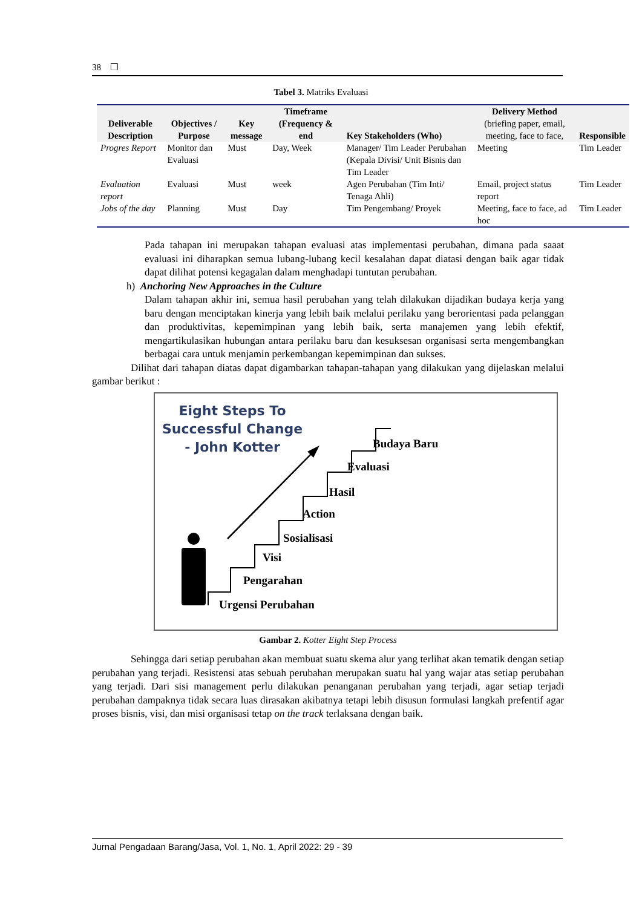38 ❒
Tabel 3. Matriks Evaluasi
| Deliverable Description | Objectives / Purpose | Key message | Timeframe (Frequency & end | Key Stakeholders (Who) | Delivery Method (briefing paper, email, meeting, face to face, | Responsible |
| --- | --- | --- | --- | --- | --- | --- |
| Progres Report | Monitor dan Evaluasi | Must | Day, Week | Manager/ Tim Leader Perubahan (Kepala Divisi/ Unit Bisnis dan Tim Leader | Meeting | Tim Leader |
| Evaluation report | Evaluasi | Must | week | Agen Perubahan (Tim Inti/ Tenaga Ahli) | Email, project status report | Tim Leader |
| Jobs of the day | Planning | Must | Day | Tim Pengembang/ Proyek | Meeting, face to face, ad hoc | Tim Leader |
Pada tahapan ini merupakan tahapan evaluasi atas implementasi perubahan, dimana pada saaat evaluasi ini diharapkan semua lubang-lubang kecil kesalahan dapat diatasi dengan baik agar tidak dapat dilihat potensi kegagalan dalam menghadapi tuntutan perubahan.
h) Anchoring New Approaches in the Culture
Dalam tahapan akhir ini, semua hasil perubahan yang telah dilakukan dijadikan budaya kerja yang baru dengan menciptakan kinerja yang lebih baik melalui perilaku yang berorientasi pada pelanggan dan produktivitas, kepemimpinan yang lebih baik, serta manajemen yang lebih efektif, mengartikulasikan hubungan antara perilaku baru dan kesuksesan organisasi serta mengembangkan berbagai cara untuk menjamin perkembangan kepemimpinan dan sukses.
Dilihat dari tahapan diatas dapat digambarkan tahapan-tahapan yang dilakukan yang dijelaskan melalui gambar berikut :
Eight Steps To Successful Change - John Kotter
Budaya Baru
Evaluasi
Hasil
Action
Sosialisasi
Visi
Pengarahan
Urgensi Perubahan
Gambar 2. Kotter Eight Step Process
Sehingga dari setiap perubahan akan membuat suatu skema alur yang terlihat akan tematik dengan setiap perubahan yang terjadi. Resistensi atas sebuah perubahan merupakan suatu hal yang wajar atas setiap perubahan yang terjadi. Dari sisi management perlu dilakukan penanganan perubahan yang terjadi, agar setiap terjadi perubahan dampaknya tidak secara luas dirasakan akibatnya tetapi lebih disusun formulasi langkah prefentif agar proses bisnis, visi, dan misi organisasi tetap on the track terlaksana dengan baik.
Jurnal Pengadaan Barang/Jasa, Vol. 1, No. 1, April 2022: 29 - 39